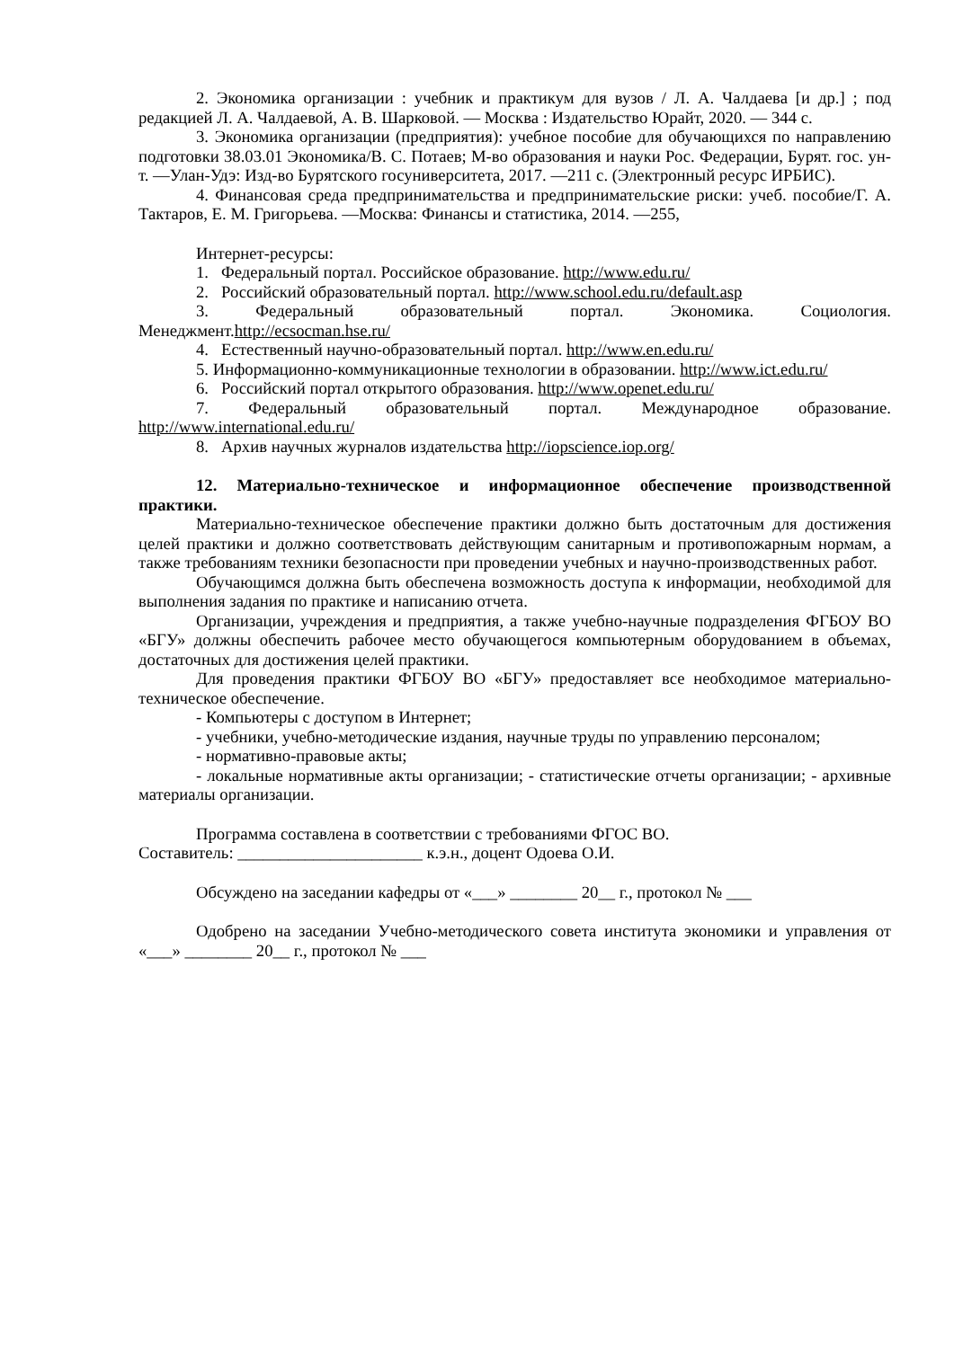2. Экономика организации : учебник и практикум для вузов / Л. А. Чалдаева [и др.] ; под редакцией Л. А. Чалдаевой, А. В. Шарковой. — Москва : Издательство Юрайт, 2020. — 344 с.
3. Экономика организации (предприятия): учебное пособие для обучающихся по направлению подготовки 38.03.01 Экономика/В. С. Потаев; М-во образования и науки Рос. Федерации, Бурят. гос. ун-т. —Улан-Удэ: Изд-во Бурятского госуниверситета, 2017. —211 с. (Электронный ресурс ИРБИС).
4. Финансовая среда предпринимательства и предпринимательские риски: учеб. пособие/Г. А. Тактаров, Е. М. Григорьева. —Москва: Финансы и статистика, 2014. —255,
Интернет-ресурсы:
1. Федеральный портал. Российское образование. http://www.edu.ru/
2. Российский образовательный портал. http://www.school.edu.ru/default.asp
3. Федеральный образовательный портал. Экономика. Социология. Менеджмент.http://ecsocman.hse.ru/
4. Естественный научно-образовательный портал. http://www.en.edu.ru/
5. Информационно-коммуникационные технологии в образовании. http://www.ict.edu.ru/
6. Российский портал открытого образования. http://www.openet.edu.ru/
7. Федеральный образовательный портал. Международное образование. http://www.international.edu.ru/
8. Архив научных журналов издательства http://iopscience.iop.org/
12. Материально-техническое и информационное обеспечение производственной практики.
Материально-техническое обеспечение практики должно быть достаточным для достижения целей практики и должно соответствовать действующим санитарным и противопожарным нормам, а также требованиям техники безопасности при проведении учебных и научно-производственных работ.
Обучающимся должна быть обеспечена возможность доступа к информации, необходимой для выполнения задания по практике и написанию отчета.
Организации, учреждения и предприятия, а также учебно-научные подразделения ФГБОУ ВО «БГУ» должны обеспечить рабочее место обучающегося компьютерным оборудованием в объемах, достаточных для достижения целей практики.
Для проведения практики ФГБОУ ВО «БГУ» предоставляет все необходимое материально-техническое обеспечение.
- Компьютеры с доступом в Интернет;
- учебники, учебно-методические издания, научные труды по управлению персоналом;
- нормативно-правовые акты;
- локальные нормативные акты организации; - статистические отчеты организации; - архивные материалы организации.
Программа составлена в соответствии с требованиями ФГОС ВО.
Составитель: ______________________ к.э.н., доцент Одоева О.И.
Обсуждено на заседании кафедры от «___» ________ 20__ г., протокол № ___
Одобрено на заседании Учебно-методического совета института экономики и управления от «___» ________ 20__ г., протокол № ___